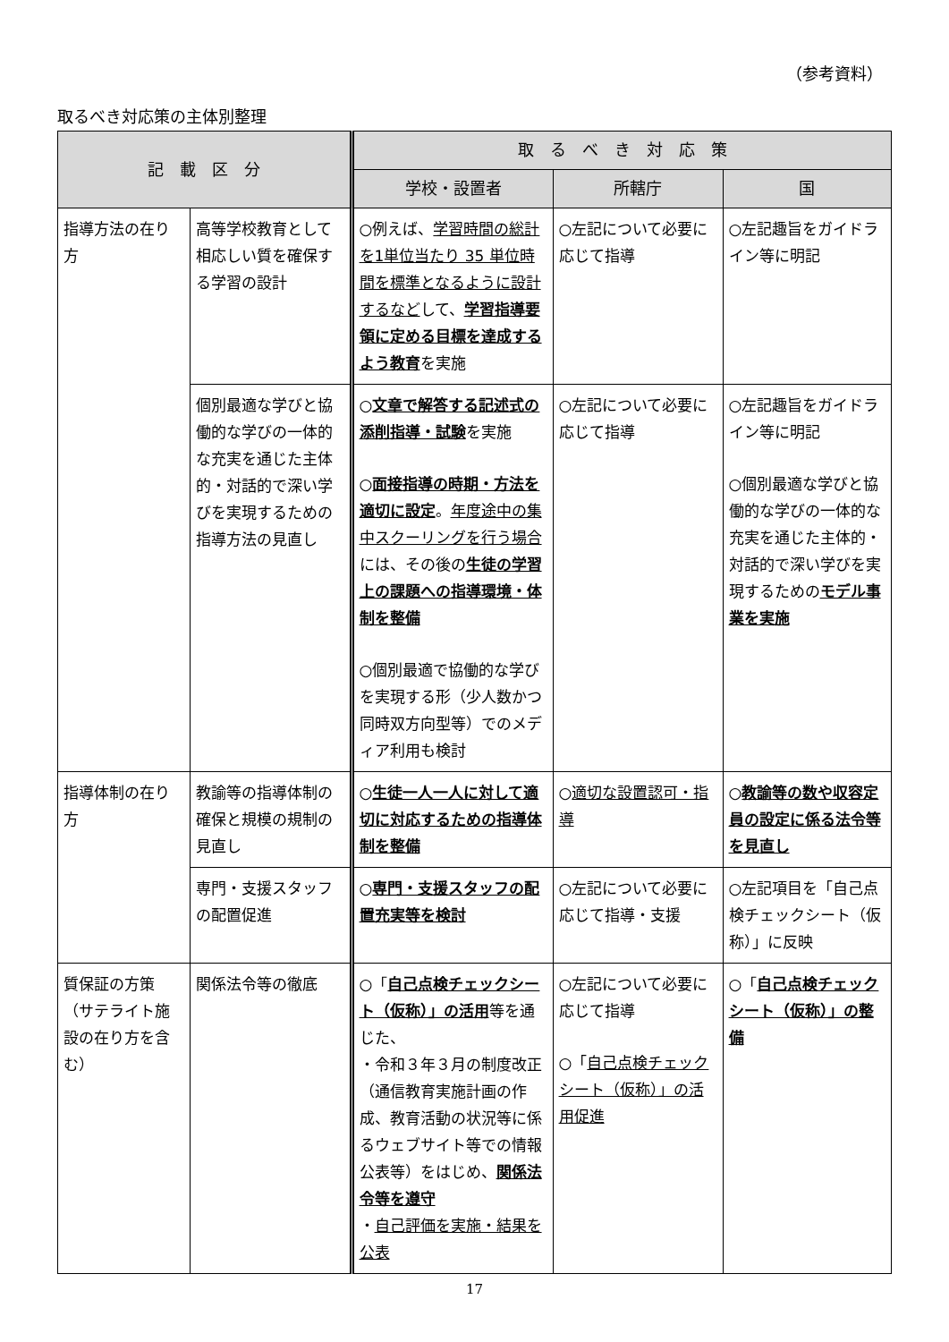（参考資料）
取るべき対応策の主体別整理
| 記 載 区 分 | | 取 る べ き 対 応 策 | | |
| --- | --- | --- | --- | --- |
| | | 学校・設置者 | 所轄庁 | 国 |
| 指導方法の在り方 | 高等学校教育として相応しい質を確保する学習の設計 | ○例えば、 学習時間の総計を1単位当たり 35 単位時間を標準となるように設計するなど して、 学習指導要領に定める目標を達成するよう教育 を実施 | ○左記について必要に応じて指導 | ○左記趣旨をガイドライン等に明記 |
| | 個別最適な学びと協働的な学びの一体的な充実を通じた主体的・対話的で深い学びを実現するための指導方法の見直し | ○ 文章で解答する記述式の添削指導・試験 を実施 ○ 面接指導の時期・方法を適切に設定 。 年度途中の集中スクーリングを行う場合 には、その後の 生徒の学習上の課題への指導環境・体制を整備 ○個別最適で協働的な学びを実現する形（少人数かつ同時双方向型等）でのメディア利用も検討 | ○左記について必要に応じて指導 | ○左記趣旨をガイドライン等に明記 ○個別最適な学びと協働的な学びの一体的な充実を通じた主体的・対話的で深い学びを実現するための モデル事業を実施 |
| 指導体制の在り方 | 教諭等の指導体制の確保と規模の規制の見直し | ○ 生徒一人一人に対して適切に対応するための指導体制を整備 | ○ 適切な設置認可・指導 | ○ 教諭等の数や収容定員の設定に係る法令等を見直し |
| | 専門・支援スタッフの配置促進 | ○ 専門・支援スタッフの配置充実等を検討 | ○左記について必要に応じて指導・支援 | ○左記項目を「自己点検チェックシート（仮称）」に反映 |
| 質保証の方策（サテライト施設の在り方を含む） | 関係法令等の徹底 | ○「 自己点検チェックシート（仮称）」の活用 等を通じた、 ・令和３年３月の制度改正（通信教育実施計画の作成、教育活動の状況等に係るウェブサイト等での情報公表等）をはじめ、 関係法令等を遵守 ・ 自己評価を実施・結果を公表 | ○左記について必要に応じて指導 ○「 自己点検チェックシート（仮称）」の活用促進 | ○「 自己点検チェックシート（仮称）」の整備 |
17